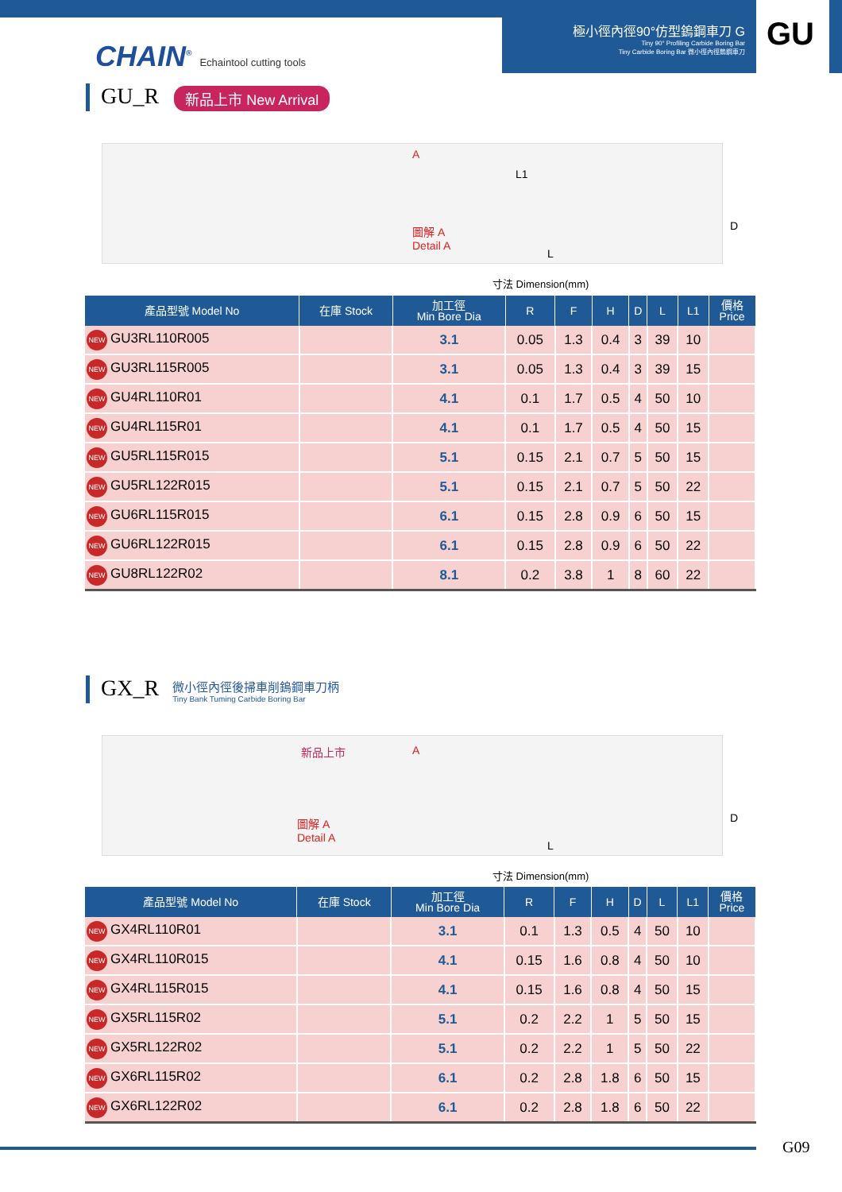極小徑內徑90°仿型鎢鋼車刀 G
Tiny 90° Profiling Carbide Boring Bar
Tiny Carbide Boring Bar 微小徑內徑鎢鋼車刀
GU
CHAIN<sup>®</sup> Echaintool cutting tools
GU_R 新品上市 New Arrival
圖解 A
Detail A
A
L1
D
L
寸法 Dimension(mm)
| 產品型號 Model No | 在庫 Stock | 加工徑 Min Bore Dia | R | F | H | D | L | L1 | 價格 Price |
| --- | --- | --- | --- | --- | --- | --- | --- | --- | --- |
| NEW GU3RL110R005 | | 3.1 | 0.05 | 1.3 | 0.4 | 3 | 39 | 10 | |
| NEW GU3RL115R005 | | 3.1 | 0.05 | 1.3 | 0.4 | 3 | 39 | 15 | |
| NEW GU4RL110R01 | | 4.1 | 0.1 | 1.7 | 0.5 | 4 | 50 | 10 | |
| NEW GU4RL115R01 | | 4.1 | 0.1 | 1.7 | 0.5 | 4 | 50 | 15 | |
| NEW GU5RL115R015 | | 5.1 | 0.15 | 2.1 | 0.7 | 5 | 50 | 15 | |
| NEW GU5RL122R015 | | 5.1 | 0.15 | 2.1 | 0.7 | 5 | 50 | 22 | |
| NEW GU6RL115R015 | | 6.1 | 0.15 | 2.8 | 0.9 | 6 | 50 | 15 | |
| NEW GU6RL122R015 | | 6.1 | 0.15 | 2.8 | 0.9 | 6 | 50 | 22 | |
| NEW GU8RL122R02 | | 8.1 | 0.2 | 3.8 | 1 | 8 | 60 | 22 | |
GX_R 微小徑內徑後掃車削鎢鋼車刀柄 Tiny Bank Tuming Carbide Boring Bar
新品上市
圖解 A
Detail A
A
D
L
寸法 Dimension(mm)
| 產品型號 Model No | 在庫 Stock | 加工徑 Min Bore Dia | R | F | H | D | L | L1 | 價格 Price |
| --- | --- | --- | --- | --- | --- | --- | --- | --- | --- |
| NEW GX4RL110R01 | | 3.1 | 0.1 | 1.3 | 0.5 | 4 | 50 | 10 | |
| NEW GX4RL110R015 | | 4.1 | 0.15 | 1.6 | 0.8 | 4 | 50 | 10 | |
| NEW GX4RL115R015 | | 4.1 | 0.15 | 1.6 | 0.8 | 4 | 50 | 15 | |
| NEW GX5RL115R02 | | 5.1 | 0.2 | 2.2 | 1 | 5 | 50 | 15 | |
| NEW GX5RL122R02 | | 5.1 | 0.2 | 2.2 | 1 | 5 | 50 | 22 | |
| NEW GX6RL115R02 | | 6.1 | 0.2 | 2.8 | 1.8 | 6 | 50 | 15 | |
| NEW GX6RL122R02 | | 6.1 | 0.2 | 2.8 | 1.8 | 6 | 50 | 22 | |
G09